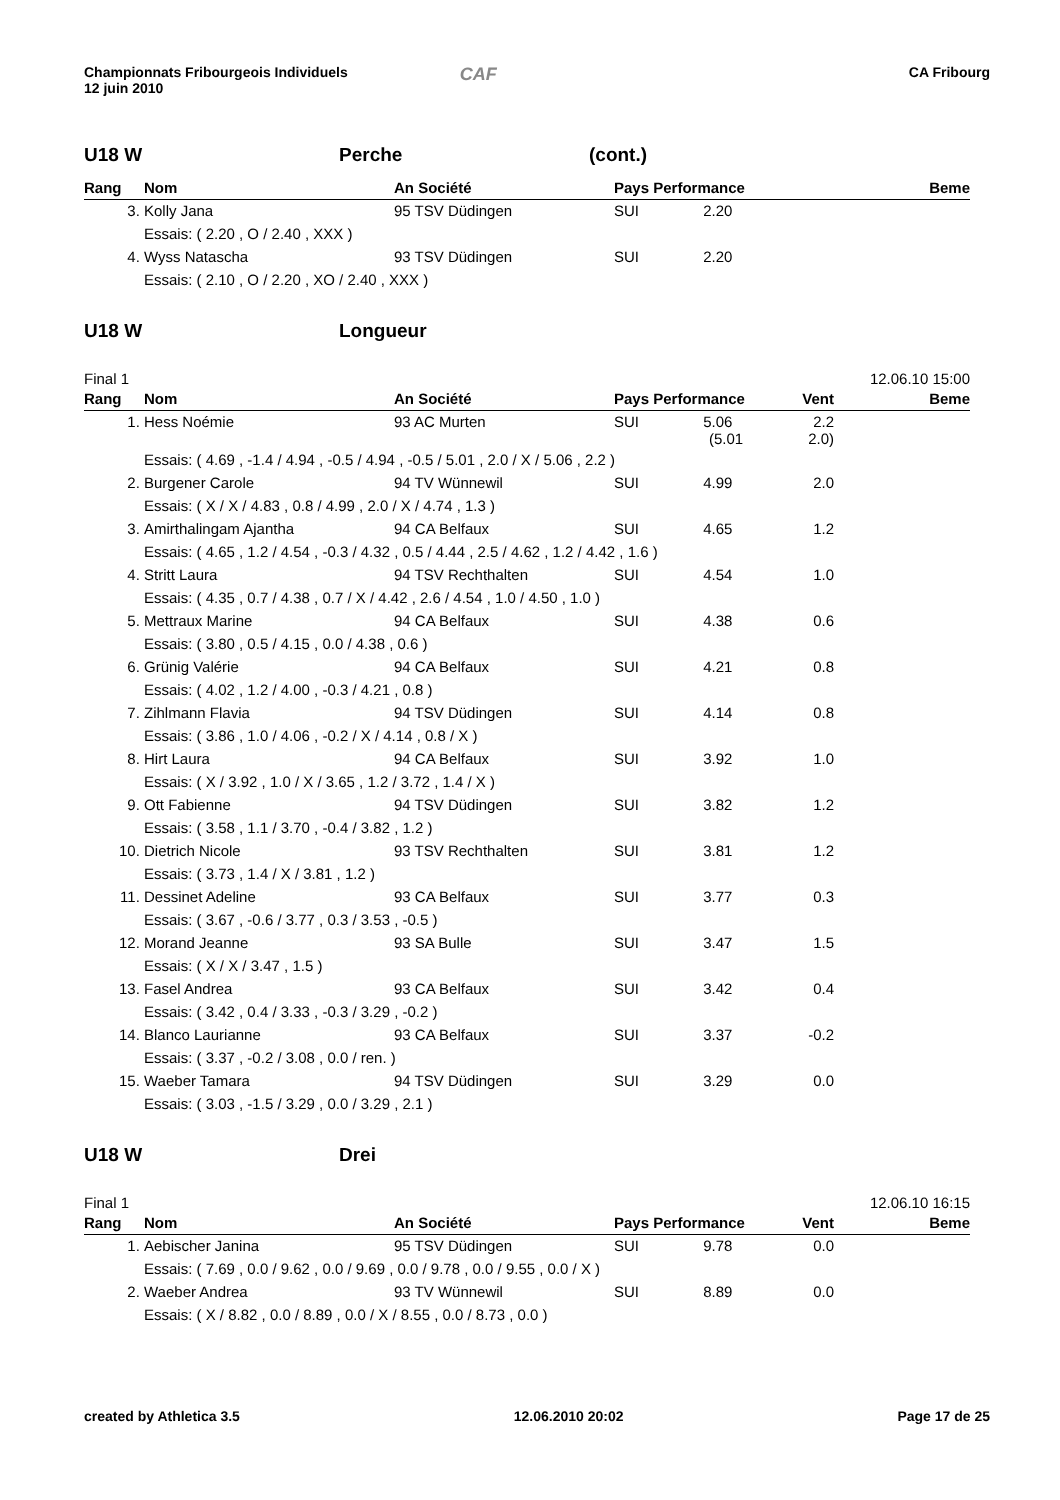Championnats Fribourgeois Individuels
12 juin 2010
CAF
CA Fribourg
U18 W Perche (cont.)
| Rang | Nom | An Société | Pays Performance | | Beme |
| --- | --- | --- | --- | --- | --- |
| 3. | Kolly Jana | 95 TSV Düdingen | SUI 2.20 | | |
| | Essais: ( 2.20 , O / 2.40 , XXX ) | | | | |
| 4. | Wyss Natascha | 93 TSV Düdingen | SUI 2.20 | | |
| | Essais: ( 2.10 , O / 2.20 , XO / 2.40 , XXX ) | | | | |
U18 W Longueur
Final 1 12.06.10 15:00
| Rang | Nom | An Société | Pays Performance | Vent | Beme |
| --- | --- | --- | --- | --- | --- |
| 1. | Hess Noémie | 93 AC Murten | SUI 5.06 (5.01 | 2.2 2.0) | |
| | Essais: ( 4.69 , -1.4 / 4.94 , -0.5 / 4.94 , -0.5 / 5.01 , 2.0 / X / 5.06 , 2.2 ) | | | | |
| 2. | Burgener Carole | 94 TV Wünnewil | SUI 4.99 | 2.0 | |
| | Essais: ( X / X / 4.83 , 0.8 / 4.99 , 2.0 / X / 4.74 , 1.3 ) | | | | |
| 3. | Amirthalingam Ajantha | 94 CA Belfaux | SUI 4.65 | 1.2 | |
| | Essais: ( 4.65 , 1.2 / 4.54 , -0.3 / 4.32 , 0.5 / 4.44 , 2.5 / 4.62 , 1.2 / 4.42 , 1.6 ) | | | | |
| 4. | Stritt Laura | 94 TSV Rechthalten | SUI 4.54 | 1.0 | |
| | Essais: ( 4.35 , 0.7 / 4.38 , 0.7 / X / 4.42 , 2.6 / 4.54 , 1.0 / 4.50 , 1.0 ) | | | | |
| 5. | Mettraux Marine | 94 CA Belfaux | SUI 4.38 | 0.6 | |
| | Essais: ( 3.80 , 0.5 / 4.15 , 0.0 / 4.38 , 0.6 ) | | | | |
| 6. | Grünig Valérie | 94 CA Belfaux | SUI 4.21 | 0.8 | |
| | Essais: ( 4.02 , 1.2 / 4.00 , -0.3 / 4.21 , 0.8 ) | | | | |
| 7. | Zihlmann Flavia | 94 TSV Düdingen | SUI 4.14 | 0.8 | |
| | Essais: ( 3.86 , 1.0 / 4.06 , -0.2 / X / 4.14 , 0.8 / X ) | | | | |
| 8. | Hirt Laura | 94 CA Belfaux | SUI 3.92 | 1.0 | |
| | Essais: ( X / 3.92 , 1.0 / X / 3.65 , 1.2 / 3.72 , 1.4 / X ) | | | | |
| 9. | Ott Fabienne | 94 TSV Düdingen | SUI 3.82 | 1.2 | |
| | Essais: ( 3.58 , 1.1 / 3.70 , -0.4 / 3.82 , 1.2 ) | | | | |
| 10. | Dietrich Nicole | 93 TSV Rechthalten | SUI 3.81 | 1.2 | |
| | Essais: ( 3.73 , 1.4 / X / 3.81 , 1.2 ) | | | | |
| 11. | Dessinet Adeline | 93 CA Belfaux | SUI 3.77 | 0.3 | |
| | Essais: ( 3.67 , -0.6 / 3.77 , 0.3 / 3.53 , -0.5 ) | | | | |
| 12. | Morand Jeanne | 93 SA Bulle | SUI 3.47 | 1.5 | |
| | Essais: ( X / X / 3.47 , 1.5 ) | | | | |
| 13. | Fasel Andrea | 93 CA Belfaux | SUI 3.42 | 0.4 | |
| | Essais: ( 3.42 , 0.4 / 3.33 , -0.3 / 3.29 , -0.2 ) | | | | |
| 14. | Blanco Laurianne | 93 CA Belfaux | SUI 3.37 | -0.2 | |
| | Essais: ( 3.37 , -0.2 / 3.08 , 0.0 / ren. ) | | | | |
| 15. | Waeber Tamara | 94 TSV Düdingen | SUI 3.29 | 0.0 | |
| | Essais: ( 3.03 , -1.5 / 3.29 , 0.0 / 3.29 , 2.1 ) | | | | |
U18 W Drei
Final 1 12.06.10 16:15
| Rang | Nom | An Société | Pays Performance | Vent | Beme |
| --- | --- | --- | --- | --- | --- |
| 1. | Aebischer Janina | 95 TSV Düdingen | SUI 9.78 | 0.0 | |
| | Essais: ( 7.69 , 0.0 / 9.62 , 0.0 / 9.69 , 0.0 / 9.78 , 0.0 / 9.55 , 0.0 / X ) | | | | |
| 2. | Waeber Andrea | 93 TV Wünnewil | SUI 8.89 | 0.0 | |
| | Essais: ( X / 8.82 , 0.0 / 8.89 , 0.0 / X / 8.55 , 0.0 / 8.73 , 0.0 ) | | | | |
created by Athletica 3.5 12.06.2010 20:02 Page 17 de 25